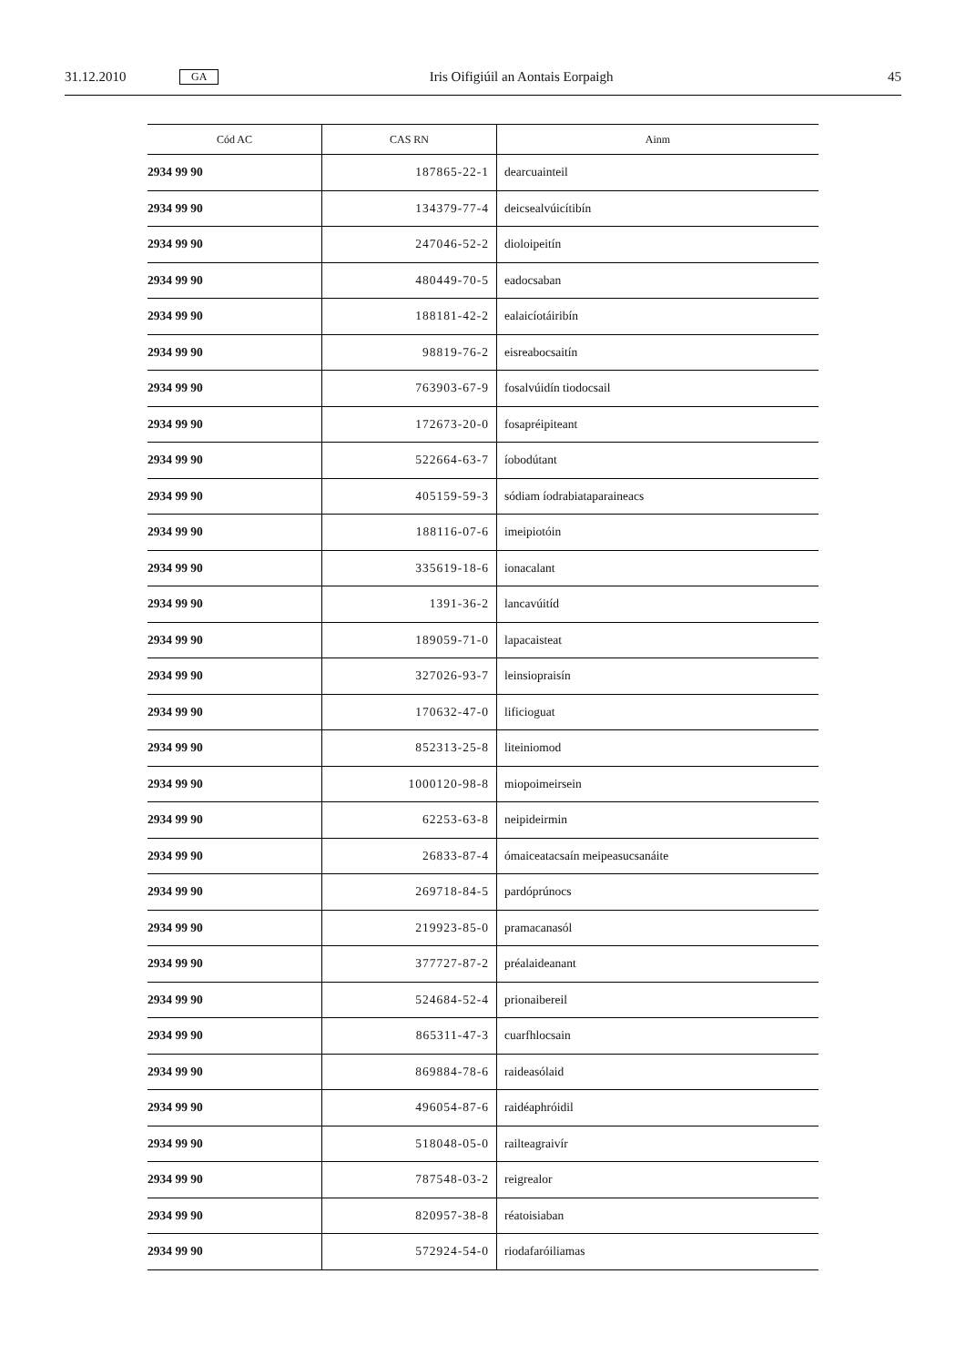31.12.2010 GA Iris Oifigiúil an Aontais Eorpaigh 45
| Cód AC | CAS RN | Ainm |
| --- | --- | --- |
| 2934 99 90 | 187865-22-1 | dearcuainteil |
| 2934 99 90 | 134379-77-4 | deicsealvúicítibín |
| 2934 99 90 | 247046-52-2 | dioloipeitín |
| 2934 99 90 | 480449-70-5 | eadocsaban |
| 2934 99 90 | 188181-42-2 | ealaicíotáiribín |
| 2934 99 90 | 98819-76-2 | eisreabocsaitín |
| 2934 99 90 | 763903-67-9 | fosalvúidín tiodocsail |
| 2934 99 90 | 172673-20-0 | fosapréipiteant |
| 2934 99 90 | 522664-63-7 | íobodútant |
| 2934 99 90 | 405159-59-3 | sódiam íodrabiataparaineacs |
| 2934 99 90 | 188116-07-6 | imeipiotóin |
| 2934 99 90 | 335619-18-6 | ionacalant |
| 2934 99 90 | 1391-36-2 | lancavúitíd |
| 2934 99 90 | 189059-71-0 | lapacaisteat |
| 2934 99 90 | 327026-93-7 | leinsiopraisín |
| 2934 99 90 | 170632-47-0 | lificioguat |
| 2934 99 90 | 852313-25-8 | liteiniomod |
| 2934 99 90 | 1000120-98-8 | miopoimeirsein |
| 2934 99 90 | 62253-63-8 | neipideirmin |
| 2934 99 90 | 26833-87-4 | ómaiceatacsaín meipeasucsanáite |
| 2934 99 90 | 269718-84-5 | pardóprúnocs |
| 2934 99 90 | 219923-85-0 | pramacanasól |
| 2934 99 90 | 377727-87-2 | préalaideanant |
| 2934 99 90 | 524684-52-4 | prionaibereil |
| 2934 99 90 | 865311-47-3 | cuarfhlocsain |
| 2934 99 90 | 869884-78-6 | raideasólaid |
| 2934 99 90 | 496054-87-6 | raidéaphróidil |
| 2934 99 90 | 518048-05-0 | railteagraivír |
| 2934 99 90 | 787548-03-2 | reigrealor |
| 2934 99 90 | 820957-38-8 | réatoisiaban |
| 2934 99 90 | 572924-54-0 | riodafaróiliamas |